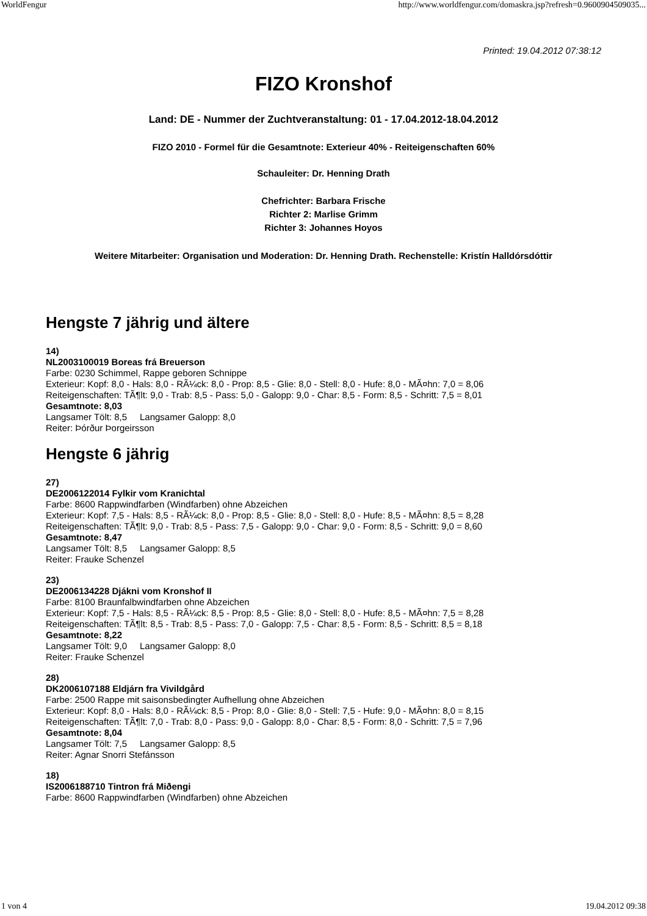WorldFengur http://www.worldfengur.com/domaskra.jsp?refresh=0.9600904509035...
Printed: 19.04.2012 07:38:12
FIZO Kronshof
Land: DE - Nummer der Zuchtveranstaltung: 01 - 17.04.2012-18.04.2012
FIZO 2010 - Formel für die Gesamtnote: Exterieur 40% - Reiteigenschaften 60%
Schauleiter: Dr. Henning Drath
Chefrichter: Barbara Frische
Richter 2: Marlise Grimm
Richter 3: Johannes Hoyos
Weitere Mitarbeiter: Organisation und Moderation: Dr. Henning Drath. Rechenstelle: Kristín Halldórsdóttir
Hengste 7 jährig und ältere
14)
NL2003100019 Boreas frá Breuerson
Farbe: 0230 Schimmel, Rappe geboren Schnippe
Exterieur: Kopf: 8,0 - Hals: 8,0 - RÃ¼ck: 8,0 - Prop: 8,5 - Glie: 8,0 - Stell: 8,0 - Hufe: 8,0 - MÃ¤hn: 7,0 = 8,06
Reiteigenschaften: TÃ¶lt: 9,0 - Trab: 8,5 - Pass: 5,0 - Galopp: 9,0 - Char: 8,5 - Form: 8,5 - Schritt: 7,5 = 8,01
Gesamtnote: 8,03
Langsamer Tölt: 8,5 Langsamer Galopp: 8,0
Reiter: Þórður Þorgeirsson
Hengste 6 jährig
27)
DE2006122014 Fylkir vom Kranichtal
Farbe: 8600 Rappwindfarben (Windfarben) ohne Abzeichen
Exterieur: Kopf: 7,5 - Hals: 8,5 - RÃ¼ck: 8,0 - Prop: 8,5 - Glie: 8,0 - Stell: 8,0 - Hufe: 8,5 - MÃ¤hn: 8,5 = 8,28
Reiteigenschaften: TÃ¶lt: 9,0 - Trab: 8,5 - Pass: 7,5 - Galopp: 9,0 - Char: 9,0 - Form: 8,5 - Schritt: 9,0 = 8,60
Gesamtnote: 8,47
Langsamer Tölt: 8,5 Langsamer Galopp: 8,5
Reiter: Frauke Schenzel
23)
DE2006134228 Djákni vom Kronshof II
Farbe: 8100 Braunfalbwindfarben ohne Abzeichen
Exterieur: Kopf: 7,5 - Hals: 8,5 - RÃ¼ck: 8,5 - Prop: 8,5 - Glie: 8,0 - Stell: 8,0 - Hufe: 8,5 - MÃ¤hn: 7,5 = 8,28
Reiteigenschaften: TÃ¶lt: 8,5 - Trab: 8,5 - Pass: 7,0 - Galopp: 7,5 - Char: 8,5 - Form: 8,5 - Schritt: 8,5 = 8,18
Gesamtnote: 8,22
Langsamer Tölt: 9,0 Langsamer Galopp: 8,0
Reiter: Frauke Schenzel
28)
DK2006107188 Eldjárn fra Vivildgård
Farbe: 2500 Rappe mit saisonsbedingter Aufhellung ohne Abzeichen
Exterieur: Kopf: 8,0 - Hals: 8,0 - RÃ¼ck: 8,5 - Prop: 8,0 - Glie: 8,0 - Stell: 7,5 - Hufe: 9,0 - MÃ¤hn: 8,0 = 8,15
Reiteigenschaften: TÃ¶lt: 7,0 - Trab: 8,0 - Pass: 9,0 - Galopp: 8,0 - Char: 8,5 - Form: 8,0 - Schritt: 7,5 = 7,96
Gesamtnote: 8,04
Langsamer Tölt: 7,5 Langsamer Galopp: 8,5
Reiter: Agnar Snorri Stefánsson
18)
IS2006188710 Tintron frá Miðengi
Farbe: 8600 Rappwindfarben (Windfarben) ohne Abzeichen
1 von 4 19.04.2012 09:38